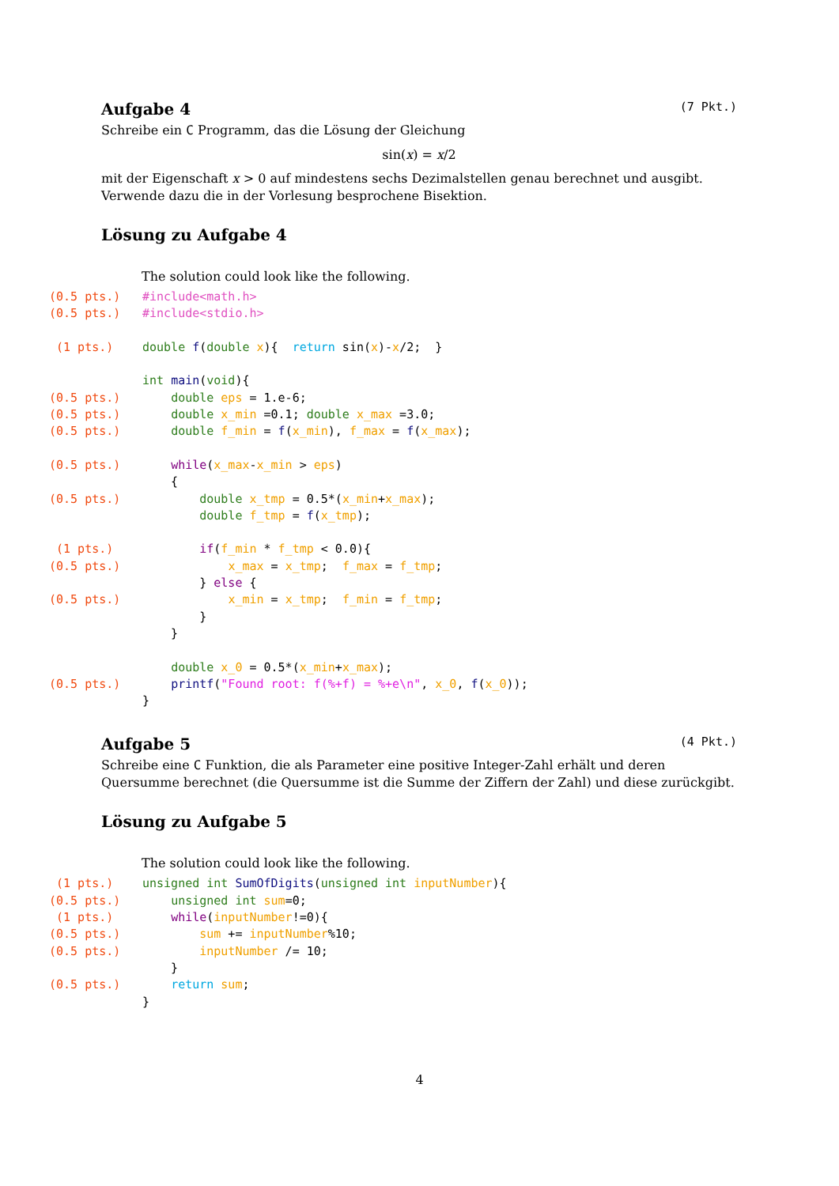Aufgabe 4 (7 Pkt.)
Schreibe ein C Programm, das die Lösung der Gleichung
sin(x) = x/2
mit der Eigenschaft x > 0 auf mindestens sechs Dezimalstellen genau berechnet und ausgibt. Verwende dazu die in der Vorlesung besprochene Bisektion.
Lösung zu Aufgabe 4
The solution could look like the following.
(0.5 pts.) #include<math.h> (0.5 pts.) #include<stdio.h> (1 pts.) double f(double x){ return sin(x)-x/2; } int main(void){ (0.5 pts.) double eps = 1.e-6; (0.5 pts.) double x_min =0.1; double x_max =3.0; (0.5 pts.) double f_min = f(x_min), f_max = f(x_max); (0.5 pts.) while(x_max-x_min > eps) { (0.5 pts.) double x_tmp = 0.5*(x_min+x_max); double f_tmp = f(x_tmp); (1 pts.) if(f_min * f_tmp < 0.0){ (0.5 pts.) x_max = x_tmp; f_max = f_tmp; } else { (0.5 pts.) x_min = x_tmp; f_min = f_tmp; } } double x_0 = 0.5*(x_min+x_max); (0.5 pts.) printf("Found root: f(%+f) = %+e\n", x_0, f(x_0)); }
Aufgabe 5 (4 Pkt.)
Schreibe eine C Funktion, die als Parameter eine positive Integer-Zahl erhält und deren Quersumme berechnet (die Quersumme ist die Summe der Ziffern der Zahl) und diese zurückgibt.
Lösung zu Aufgabe 5
The solution could look like the following.
(1 pts.) unsigned int SumOfDigits(unsigned int inputNumber){ (0.5 pts.) unsigned int sum=0; (1 pts.) while(inputNumber!=0){ (0.5 pts.) sum += inputNumber%10; (0.5 pts.) inputNumber /= 10; } (0.5 pts.) return sum; }
4